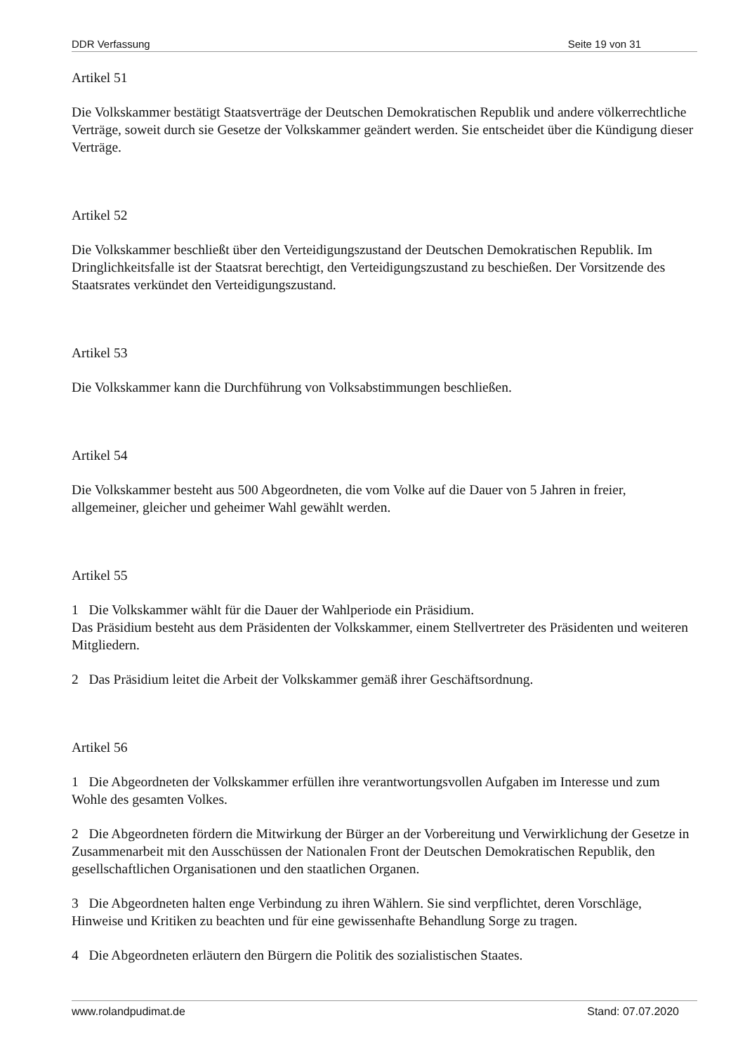DDR Verfassung Seite 19 von 31
Artikel 51
Die Volkskammer bestätigt Staatsverträge der Deutschen Demokratischen Republik und andere völkerrechtliche Verträge, soweit durch sie Gesetze der Volkskammer geändert werden. Sie entscheidet über die Kündigung dieser Verträge.
Artikel 52
Die Volkskammer beschließt über den Verteidigungszustand der Deutschen Demokratischen Republik. Im Dringlichkeitsfalle ist der Staatsrat berechtigt, den Verteidigungszustand zu beschießen. Der Vorsitzende des Staatsrates verkündet den Verteidigungszustand.
Artikel 53
Die Volkskammer kann die Durchführung von Volksabstimmungen beschließen.
Artikel 54
Die Volkskammer besteht aus 500 Abgeordneten, die vom Volke auf die Dauer von 5 Jahren in freier, allgemeiner, gleicher und geheimer Wahl gewählt werden.
Artikel 55
1 Die Volkskammer wählt für die Dauer der Wahlperiode ein Präsidium.
Das Präsidium besteht aus dem Präsidenten der Volkskammer, einem Stellvertreter des Präsidenten und weiteren Mitgliedern.
2 Das Präsidium leitet die Arbeit der Volkskammer gemäß ihrer Geschäftsordnung.
Artikel 56
1 Die Abgeordneten der Volkskammer erfüllen ihre verantwortungsvollen Aufgaben im Interesse und zum Wohle des gesamten Volkes.
2 Die Abgeordneten fördern die Mitwirkung der Bürger an der Vorbereitung und Verwirklichung der Gesetze in Zusammenarbeit mit den Ausschüssen der Nationalen Front der Deutschen Demokratischen Republik, den gesellschaftlichen Organisationen und den staatlichen Organen.
3 Die Abgeordneten halten enge Verbindung zu ihren Wählern. Sie sind verpflichtet, deren Vorschläge, Hinweise und Kritiken zu beachten und für eine gewissenhafte Behandlung Sorge zu tragen.
4 Die Abgeordneten erläutern den Bürgern die Politik des sozialistischen Staates.
www.rolandpudimat.de Stand: 07.07.2020